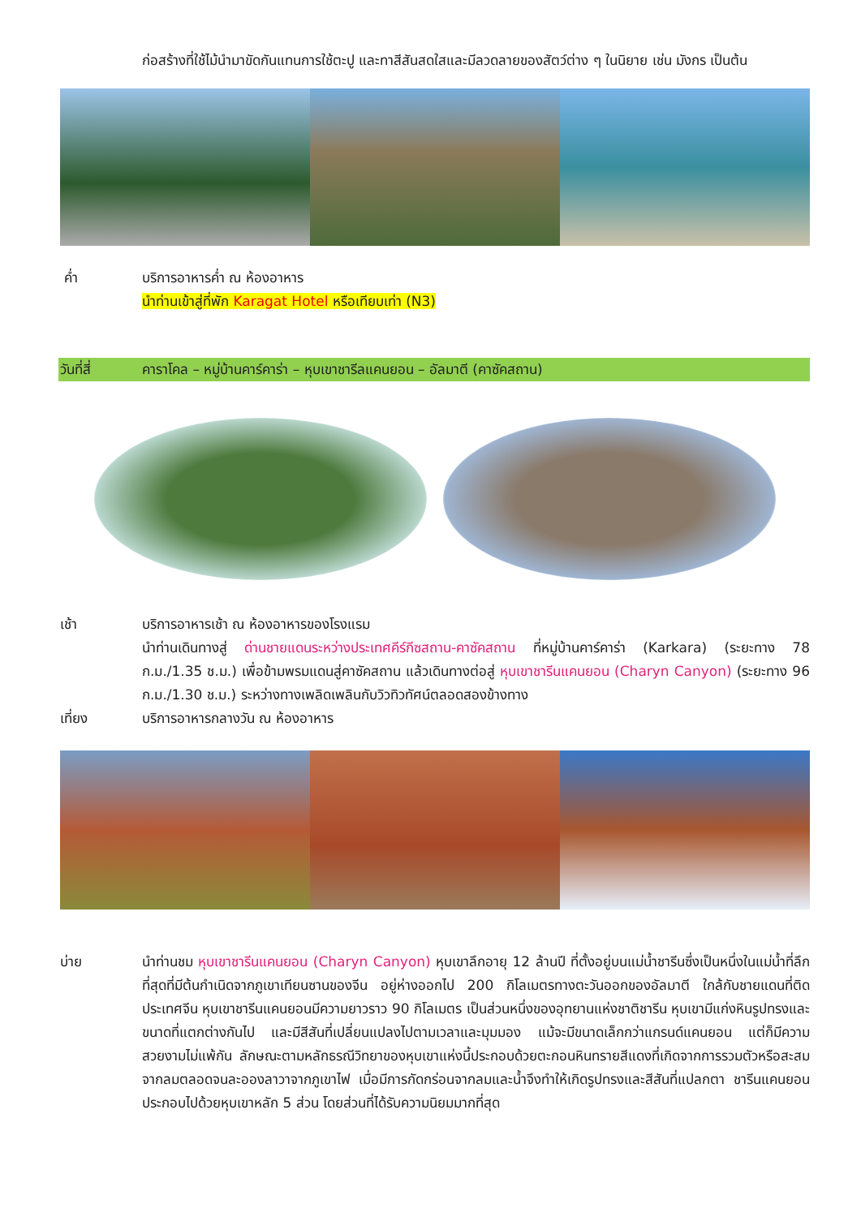ก่อสร้างที่ใช้ไม้นำมาขัดกันแทนการใช้ตะปู และทาสีสันสดใสและมีลวดลายของสัตว์ต่าง ๆ ในนิยาย เช่น มังกร เป็นต้น
ค่ำ บริการอาหารค่ำ ณ ห้องอาหาร
นำท่านเข้าสู่ที่พัก Karagat Hotel หรือเทียบเท่า (N3)
วันที่สี่ คาราโคล – หมู่บ้านคาร์คาร่า – หุบเขาชารีลแคนยอน – อัลมาตี (คาซัคสถาน)
เช้า บริการอาหารเช้า ณ ห้องอาหารของโรงแรม
นำท่านเดินทางสู่ ด่านชายแดนระหว่างประเทศคีร์กีซสถาน-คาซัคสถาน ที่หมู่บ้านคาร์คาร่า (Karkara) (ระยะทาง 78 ก.ม./1.35 ช.ม.) เพื่อข้ามพรมแดนสู่คาซัคสถาน แล้วเดินทางต่อสู่ หุบเขาชารีนแคนยอน (Charyn Canyon) (ระยะทาง 96 ก.ม./1.30 ช.ม.) ระหว่างทางเพลิดเพลินกับวิวทิวทัศน์ตลอดสองข้างทาง
เที่ยง บริการอาหารกลางวัน ณ ห้องอาหาร
บ่าย นำท่านชม หุบเขาชารีนแคนยอน (Charyn Canyon) หุบเขาลึกอายุ 12 ล้านปี ที่ตั้งอยู่บนแม่น้ำชารีนซึ่งเป็นหนึ่งในแม่น้ำที่ลึกที่สุดที่มีต้นกำเนิดจากภูเขาเทียนซานของจีน อยู่ห่างออกไป 200 กิโลเมตรทางตะวันออกของอัลมาตี ใกล้กับชายแดนที่ติดประเทศจีน หุบเขาชารีนแคนยอนมีความยาวราว 90 กิโลเมตร เป็นส่วนหนึ่งของอุทยานแห่งชาติชารีน หุบเขามีแก่งหินรูปทรงและขนาดที่แตกต่างกันไป และมีสีสันที่เปลี่ยนแปลงไปตามเวลาและมุมมอง แม้จะมีขนาดเล็กกว่าแกรนด์แคนยอน แต่ก็มีความสวยงามไม่แพ้กัน ลักษณะตามหลักธรณีวิทยาของหุบเขาแห่งนี้ประกอบด้วยตะกอนหินทรายสีแดงที่เกิดจากการรวมตัวหรือสะสมจากลมตลอดจนละอองลาวาจากภูเขาไฟ เมื่อมีการกัดกร่อนจากลมและน้ำจึงทำให้เกิดรูปทรงและสีสันที่แปลกตา ชารีนแคนยอนประกอบไปด้วยหุบเขาหลัก 5 ส่วน โดยส่วนที่ได้รับความนิยมมากที่สุด